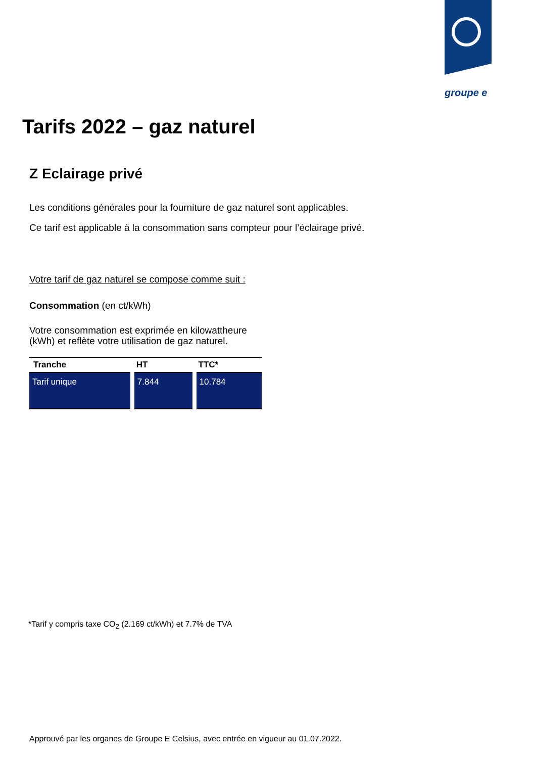groupe e
Tarifs 2022 – gaz naturel
Z Eclairage privé
Les conditions générales pour la fourniture de gaz naturel sont applicables.
Ce tarif est applicable à la consommation sans compteur pour l’éclairage privé.
Votre tarif de gaz naturel se compose comme suit :
Consommation (en ct/kWh)
Votre consommation est exprimée en kilowattheure (kWh) et reflète votre utilisation de gaz naturel.
| Tranche | HT | TTC* |
| --- | --- | --- |
| Tarif unique | 7.844 | 10.784 |
*Tarif y compris taxe CO<sub>2</sub> (2.169 ct/kWh) et 7.7% de TVA
Approuvé par les organes de Groupe E Celsius, avec entrée en vigueur au 01.07.2022.